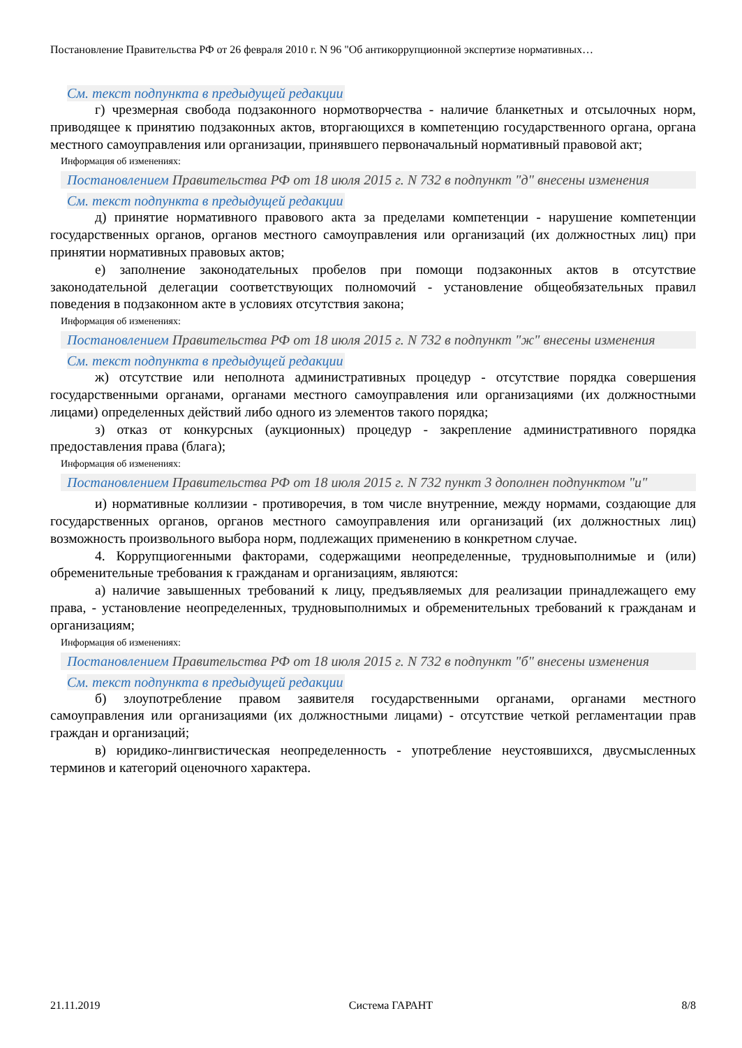Постановление Правительства РФ от 26 февраля 2010 г. N 96 "Об антикоррупционной экспертизе нормативных…
См. текст подпункта в предыдущей редакции
г) чрезмерная свобода подзаконного нормотворчества - наличие бланкетных и отсылочных норм, приводящее к принятию подзаконных актов, вторгающихся в компетенцию государственного органа, органа местного самоуправления или организации, принявшего первоначальный нормативный правовой акт;
Информация об изменениях:
Постановлением Правительства РФ от 18 июля 2015 г. N 732 в подпункт "д" внесены изменения
См. текст подпункта в предыдущей редакции
д) принятие нормативного правового акта за пределами компетенции - нарушение компетенции государственных органов, органов местного самоуправления или организаций (их должностных лиц) при принятии нормативных правовых актов;
е) заполнение законодательных пробелов при помощи подзаконных актов в отсутствие законодательной делегации соответствующих полномочий - установление общеобязательных правил поведения в подзаконном акте в условиях отсутствия закона;
Информация об изменениях:
Постановлением Правительства РФ от 18 июля 2015 г. N 732 в подпункт "ж" внесены изменения
См. текст подпункта в предыдущей редакции
ж) отсутствие или неполнота административных процедур - отсутствие порядка совершения государственными органами, органами местного самоуправления или организациями (их должностными лицами) определенных действий либо одного из элементов такого порядка;
з) отказ от конкурсных (аукционных) процедур - закрепление административного порядка предоставления права (блага);
Информация об изменениях:
Постановлением Правительства РФ от 18 июля 2015 г. N 732 пункт 3 дополнен подпунктом "и"
и) нормативные коллизии - противоречия, в том числе внутренние, между нормами, создающие для государственных органов, органов местного самоуправления или организаций (их должностных лиц) возможность произвольного выбора норм, подлежащих применению в конкретном случае.
4. Коррупциогенными факторами, содержащими неопределенные, трудновыполнимые и (или) обременительные требования к гражданам и организациям, являются:
а) наличие завышенных требований к лицу, предъявляемых для реализации принадлежащего ему права, - установление неопределенных, трудновыполнимых и обременительных требований к гражданам и организациям;
Информация об изменениях:
Постановлением Правительства РФ от 18 июля 2015 г. N 732 в подпункт "б" внесены изменения
См. текст подпункта в предыдущей редакции
б) злоупотребление правом заявителя государственными органами, органами местного самоуправления или организациями (их должностными лицами) - отсутствие четкой регламентации прав граждан и организаций;
в) юридико-лингвистическая неопределенность - употребление неустоявшихся, двусмысленных терминов и категорий оценочного характера.
21.11.2019 Система ГАРАНТ 8/8